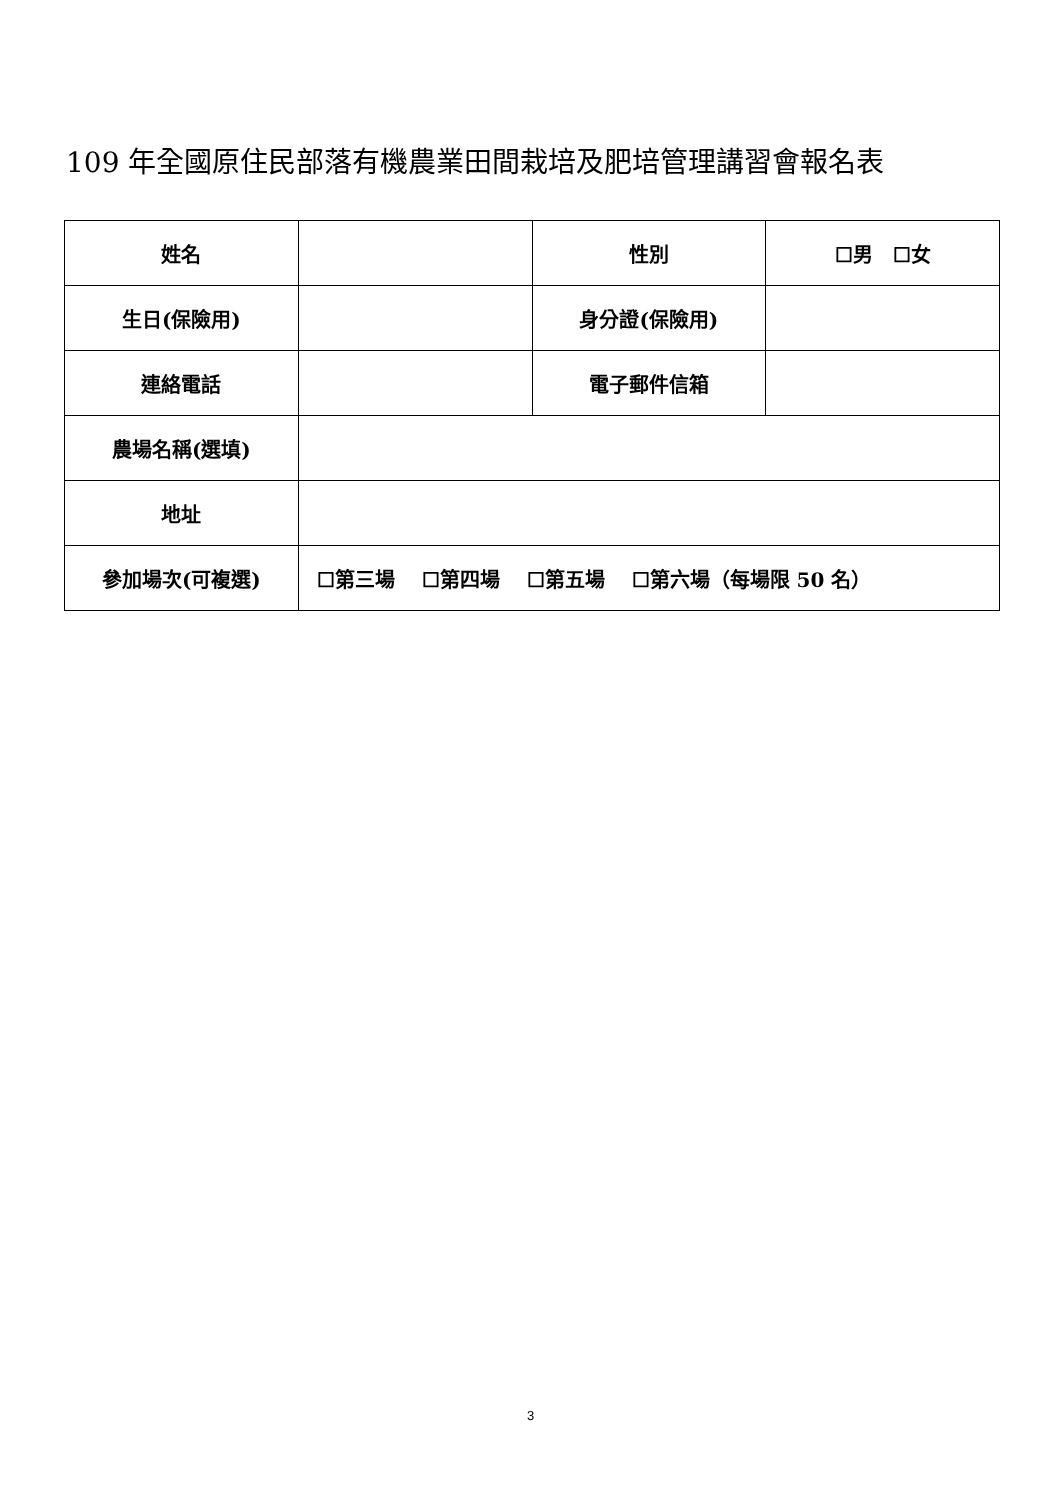109 年全國原住民部落有機農業田間栽培及肥培管理講習會報名表
| 姓名 | | 性別 | ☐男 ☐女 |
| 生日(保險用) | | 身分證(保險用) | |
| 連絡電話 | | 電子郵件信箱 | |
| 農場名稱(選填) | | | |
| 地址 | | | |
| 參加場次(可複選) | ☐第三場 ☐第四場 ☐第五場 ☐第六場（每場限 50 名） | | |
3